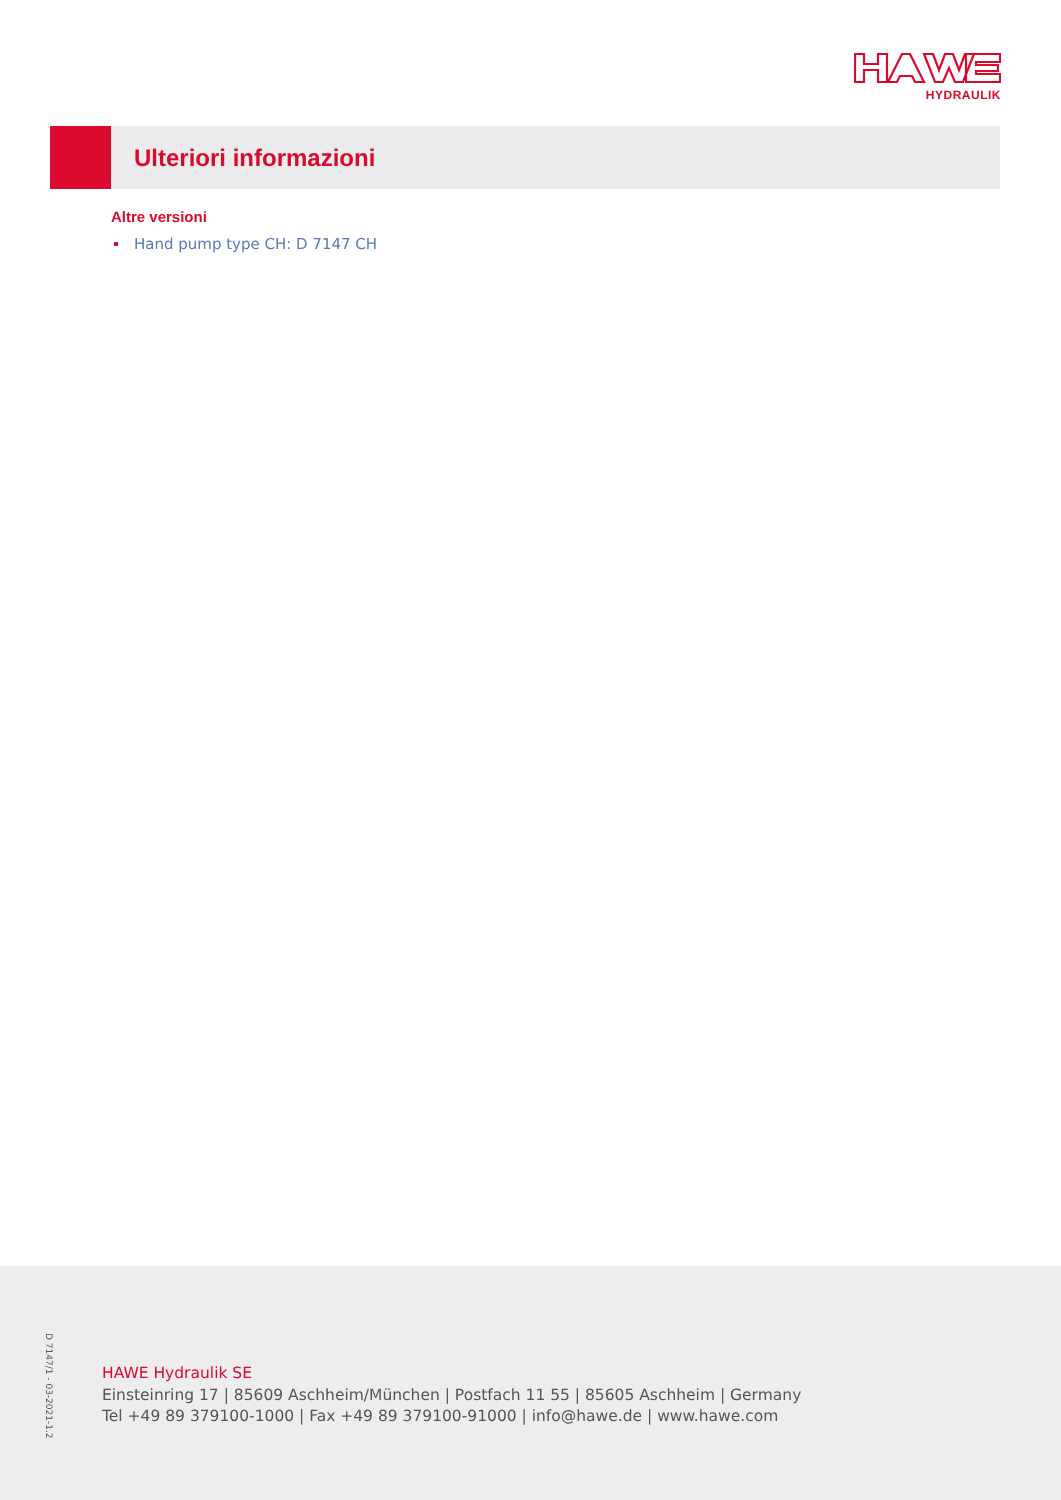HYDRAULIK
Ulteriori informazioni
Altre versioni
Hand pump type CH: D 7147 CH
D 7147/1 - 03-2021-1.2
HAWE Hydraulik SE
Einsteinring 17 | 85609 Aschheim/München | Postfach 11 55 | 85605 Aschheim | Germany
Tel +49 89 379100-1000 | Fax +49 89 379100-91000 | info@hawe.de | www.hawe.com